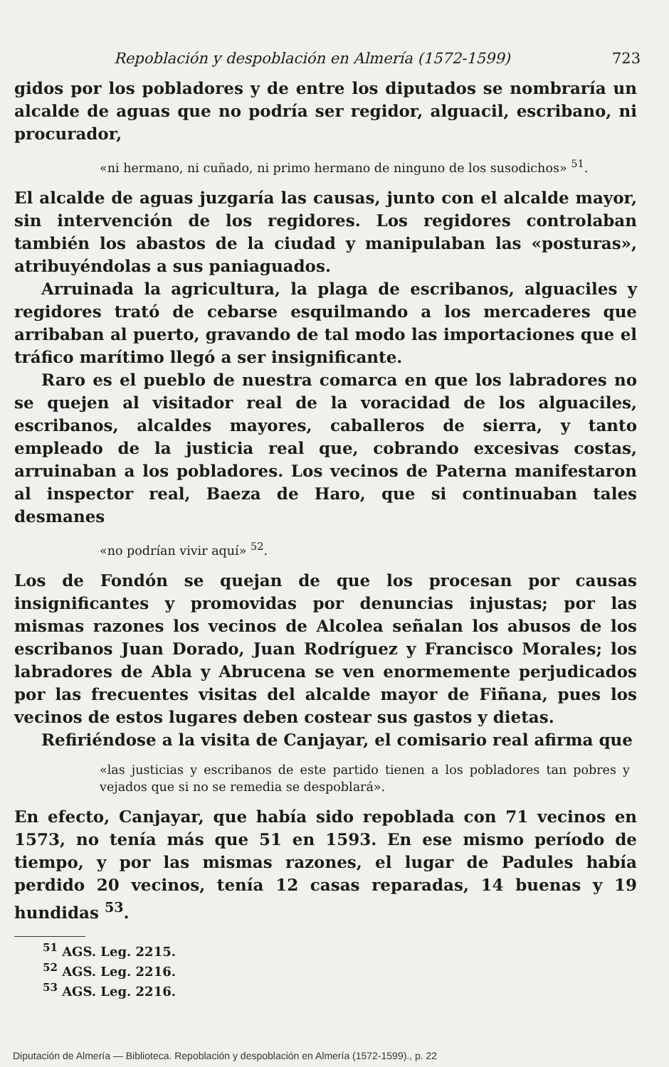Repoblación y despoblación en Almería (1572-1599) 723
gidos por los pobladores y de entre los diputados se nombraría un alcalde de aguas que no podría ser regidor, alguacil, escribano, ni procurador,
«ni hermano, ni cuñado, ni primo hermano de ninguno de los susodichos» <sup>51</sup>.
El alcalde de aguas juzgaría las causas, junto con el alcalde mayor, sin intervención de los regidores. Los regidores controlaban también los abastos de la ciudad y manipulaban las «posturas», atribuyéndolas a sus paniaguados.
Arruinada la agricultura, la plaga de escribanos, alguaciles y regidores trató de cebarse esquilmando a los mercaderes que arribaban al puerto, gravando de tal modo las importaciones que el tráfico marítimo llegó a ser insignificante.
Raro es el pueblo de nuestra comarca en que los labradores no se quejen al visitador real de la voracidad de los alguaciles, escribanos, alcaldes mayores, caballeros de sierra, y tanto empleado de la justicia real que, cobrando excesivas costas, arruinaban a los pobladores. Los vecinos de Paterna manifestaron al inspector real, Baeza de Haro, que si continuaban tales desmanes
«no podrían vivir aquí» <sup>52</sup>.
Los de Fondón se quejan de que los procesan por causas insignificantes y promovidas por denuncias injustas; por las mismas razones los vecinos de Alcolea señalan los abusos de los escribanos Juan Dorado, Juan Rodríguez y Francisco Morales; los labradores de Abla y Abrucena se ven enormemente perjudicados por las frecuentes visitas del alcalde mayor de Fiñana, pues los vecinos de estos lugares deben costear sus gastos y dietas.
Refiriéndose a la visita de Canjayar, el comisario real afirma que
«las justicias y escribanos de este partido tienen a los pobladores tan pobres y vejados que si no se remedia se despoblará».
En efecto, Canjayar, que había sido repoblada con 71 vecinos en 1573, no tenía más que 51 en 1593. En ese mismo período de tiempo, y por las mismas razones, el lugar de Padules había perdido 20 vecinos, tenía 12 casas reparadas, 14 buenas y 19 hundidas <sup>53</sup>.
<sup>51</sup> AGS. Leg. 2215.
<sup>52</sup> AGS. Leg. 2216.
<sup>53</sup> AGS. Leg. 2216.
Diputación de Almería — Biblioteca. Repoblación y despoblación en Almería (1572-1599)., p. 22